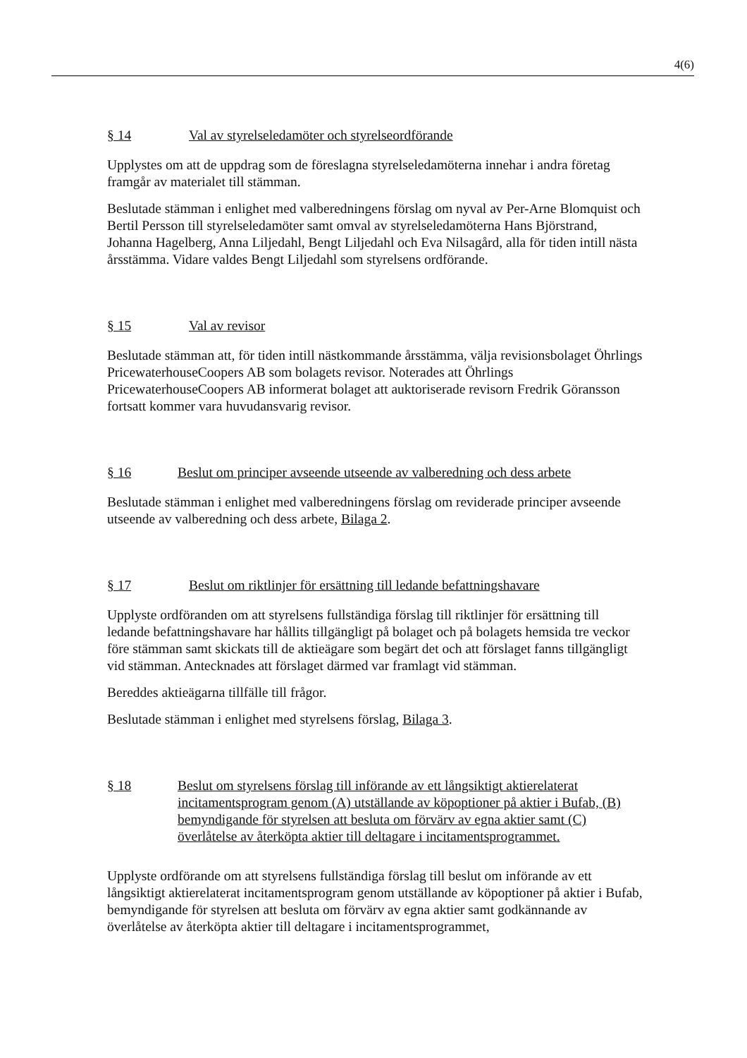4(6)
§ 14 Val av styrelseledamöter och styrelseordförande
Upplystes om att de uppdrag som de föreslagna styrelseledamöterna innehar i andra företag framgår av materialet till stämman.
Beslutade stämman i enlighet med valberedningens förslag om nyval av Per-Arne Blomquist och Bertil Persson till styrelseledamöter samt omval av styrelseledamöterna Hans Björstrand, Johanna Hagelberg, Anna Liljedahl, Bengt Liljedahl och Eva Nilsagård, alla för tiden intill nästa årsstämma. Vidare valdes Bengt Liljedahl som styrelsens ordförande.
§ 15 Val av revisor
Beslutade stämman att, för tiden intill nästkommande årsstämma, välja revisionsbolaget Öhrlings PricewaterhouseCoopers AB som bolagets revisor. Noterades att Öhrlings PricewaterhouseCoopers AB informerat bolaget att auktoriserade revisorn Fredrik Göransson fortsatt kommer vara huvudansvarig revisor.
§ 16 Beslut om principer avseende utseende av valberedning och dess arbete
Beslutade stämman i enlighet med valberedningens förslag om reviderade principer avseende utseende av valberedning och dess arbete, Bilaga 2.
§ 17 Beslut om riktlinjer för ersättning till ledande befattningshavare
Upplyste ordföranden om att styrelsens fullständiga förslag till riktlinjer för ersättning till ledande befattningshavare har hållits tillgängligt på bolaget och på bolagets hemsida tre veckor före stämman samt skickats till de aktieägare som begärt det och att förslaget fanns tillgängligt vid stämman. Antecknades att förslaget därmed var framlagt vid stämman.
Bereddes aktieägarna tillfälle till frågor.
Beslutade stämman i enlighet med styrelsens förslag, Bilaga 3.
§ 18 Beslut om styrelsens förslag till införande av ett långsiktigt aktierelaterat incitamentsprogram genom (A) utställande av köpoptioner på aktier i Bufab, (B) bemyndigande för styrelsen att besluta om förvärv av egna aktier samt (C) överlåtelse av återköpta aktier till deltagare i incitamentsprogrammet.
Upplyste ordförande om att styrelsens fullständiga förslag till beslut om införande av ett långsiktigt aktierelaterat incitamentsprogram genom utställande av köpoptioner på aktier i Bufab, bemyndigande för styrelsen att besluta om förvärv av egna aktier samt godkännande av överlåtelse av återköpta aktier till deltagare i incitamentsprogrammet,